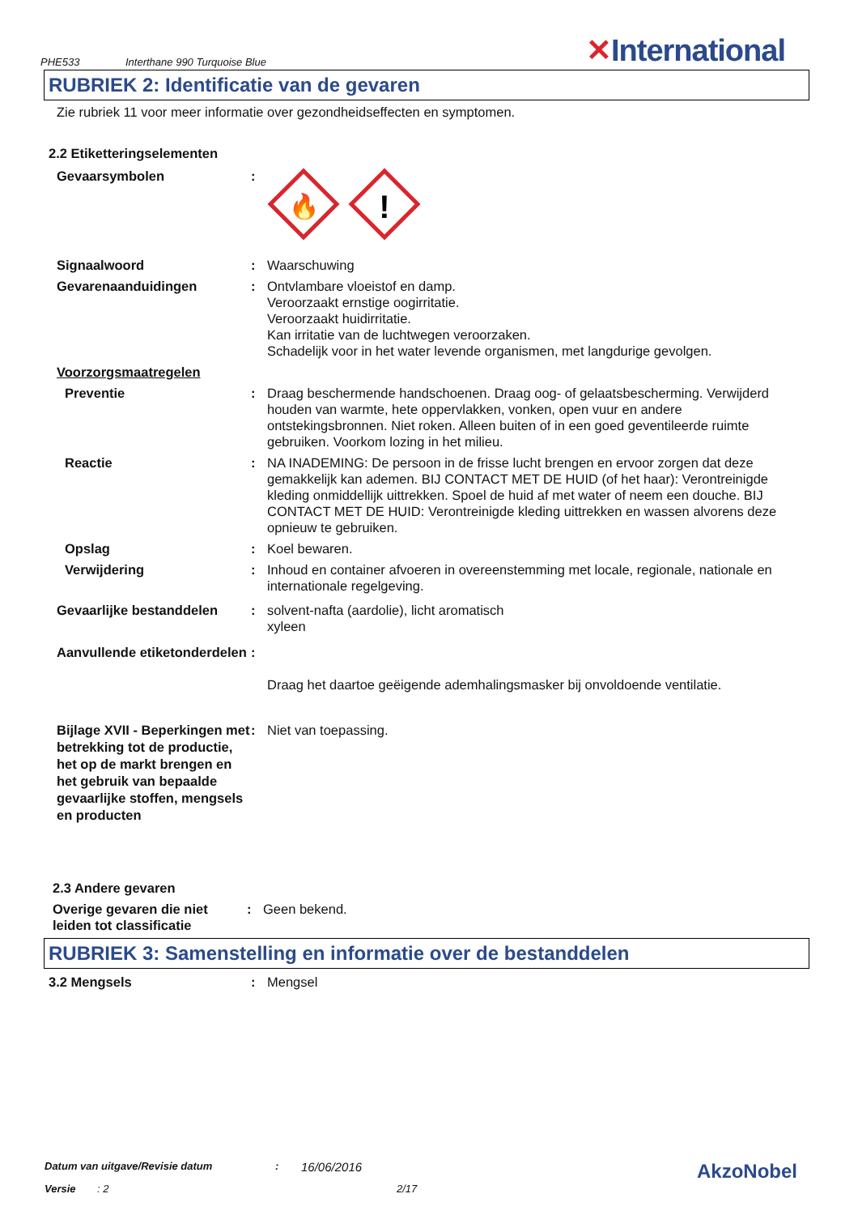PHE533
Interthane 990 Turquoise Blue
✕International
RUBRIEK 2: Identificatie van de gevaren
Zie rubriek 11 voor meer informatie over gezondheidseffecten en symptomen.
2.2 Etiketteringselementen
Gevaarsymbolen :
🔥
!
Signaalwoord : Waarschuwing
Gevarenaanduidingen : Ontvlambare vloeistof en damp.
Veroorzaakt ernstige oogirritatie.
Veroorzaakt huidirritatie.
Kan irritatie van de luchtwegen veroorzaken.
Schadelijk voor in het water levende organismen, met langdurige gevolgen.
Voorzorgsmaatregelen
Preventie : Draag beschermende handschoenen. Draag oog- of gelaatsbescherming. Verwijderd houden van warmte, hete oppervlakken, vonken, open vuur en andere ontstekingsbronnen. Niet roken. Alleen buiten of in een goed geventileerde ruimte gebruiken. Voorkom lozing in het milieu.
Reactie : NA INADEMING: De persoon in de frisse lucht brengen en ervoor zorgen dat deze gemakkelijk kan ademen. BIJ CONTACT MET DE HUID (of het haar): Verontreinigde kleding onmiddellijk uittrekken. Spoel de huid af met water of neem een douche. BIJ CONTACT MET DE HUID: Verontreinigde kleding uittrekken en wassen alvorens deze opnieuw te gebruiken.
Opslag : Koel bewaren.
Verwijdering : Inhoud en container afvoeren in overeenstemming met locale, regionale, nationale en internationale regelgeving.
Gevaarlijke bestanddelen : solvent-nafta (aardolie), licht aromatisch
xyleen
Aanvullende etiketonderdelen
:
Draag het daartoe geëigende ademhalingsmasker bij onvoldoende ventilatie.
Bijlage XVII - Beperkingen met betrekking tot de productie, het op de markt brengen en het gebruik van bepaalde gevaarlijke stoffen, mengsels en producten
: Niet van toepassing.
2.3 Andere gevaren
Overige gevaren die niet leiden tot classificatie
: Geen bekend.
RUBRIEK 3: Samenstelling en informatie over de bestanddelen
3.2 Mengsels : Mengsel
Datum van uitgave/Revisie datum :
16/06/2016
AkzoNobel
Versie : 2 2/17